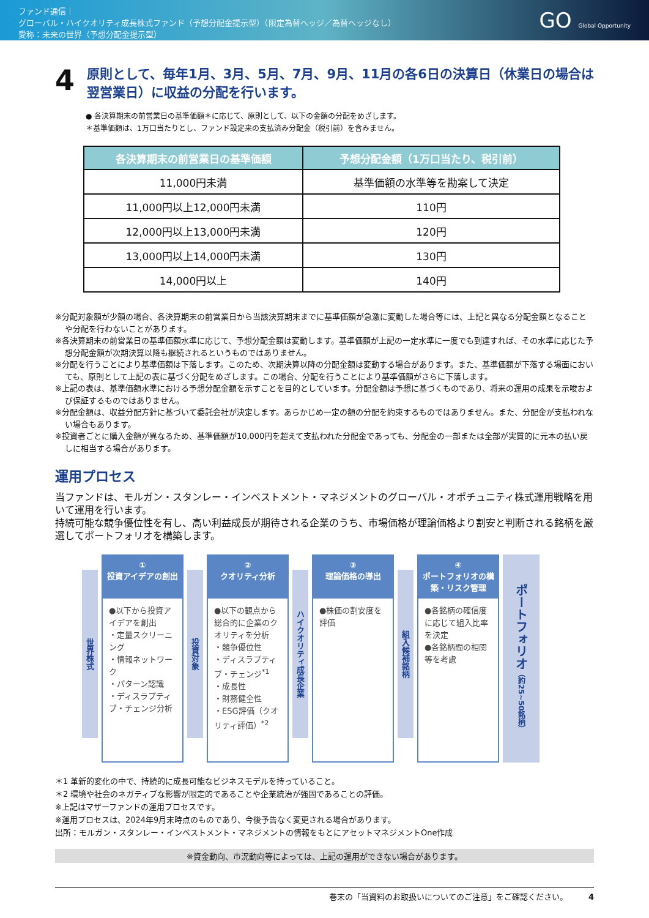ファンド通信｜
グローバル・ハイクオリティ成長株式ファンド（予想分配金提示型）（限定為替ヘッジ／為替ヘッジなし）
愛称：未来の世界（予想分配金提示型）
GO Global Opportunity
4 原則として、毎年1月、3月、5月、7月、9月、11月の各6日の決算日（休業日の場合は翌営業日）に収益の分配を行います。
● 各決算期末の前営業日の基準価額＊に応じて、原則として、以下の金額の分配をめざします。
＊基準価額は、1万口当たりとし、ファンド設定来の支払済み分配金（税引前）を含みません。
| 各決算期末の前営業日の基準価額 | 予想分配金額（1万口当たり、税引前） |
| --- | --- |
| 11,000円未満 | 基準価額の水準等を勘案して決定 |
| 11,000円以上12,000円未満 | 110円 |
| 12,000円以上13,000円未満 | 120円 |
| 13,000円以上14,000円未満 | 130円 |
| 14,000円以上 | 140円 |
※分配対象額が少額の場合、各決算期末の前営業日から当該決算期末までに基準価額が急激に変動した場合等には、上記と異なる分配金額となることや分配を行わないことがあります。
※各決算期末の前営業日の基準価額水準に応じて、予想分配金額は変動します。基準価額が上記の一定水準に一度でも到達すれば、その水準に応じた予想分配金額が次期決算以降も継続されるというものではありません。
※分配を行うことにより基準価額は下落します。このため、次期決算以降の分配金額は変動する場合があります。また、基準価額が下落する場面においても、原則として上記の表に基づく分配をめざします。この場合、分配を行うことにより基準価額がさらに下落します。
※上記の表は、基準価額水準における予想分配金額を示すことを目的としています。分配金額は予想に基づくものであり、将来の運用の成果を示唆および保証するものではありません。
※分配金額は、収益分配方針に基づいて委託会社が決定します。あらかじめ一定の額の分配を約束するものではありません。また、分配金が支払われない場合もあります。
※投資者ごとに購入金額が異なるため、基準価額が10,000円を超えて支払われた分配金であっても、分配金の一部または全部が実質的に元本の払い戻しに相当する場合があります。
運用プロセス
当ファンドは、モルガン・スタンレー・インベストメント・マネジメントのグローバル・オポチュニティ株式運用戦略を用いて運用を行います。
持続可能な競争優位性を有し、高い利益成長が期待される企業のうち、市場価格が理論価格より割安と判断される銘柄を厳選してポートフォリオを構築します。
世界株式
①
投資アイデアの創出
●以下から投資アイデアを創出
・定量スクリーニング
・情報ネットワーク
・パターン認識
・ディスラプティブ・チェンジ分析
投資対象
②
クオリティ分析
●以下の観点から総合的に企業のクオリティを分析
・競争優位性
・ディスラプティブ・チェンジ<sup>*1</sup>
・成長性
・財務健全性
・ESG評価（クオリティ評価）<sup>*2</sup>
ハイクオリティ成長企業
③
理論価格の導出
●株価の割安度を評価
組入候補銘柄
④
ポートフォリオの構築・リスク管理
●各銘柄の確信度に応じて組入比率を決定
●各銘柄間の相関等を考慮
ポートフォリオ （約25~50銘柄）
＊1 革新的変化の中で、持続的に成長可能なビジネスモデルを持っていること。
＊2 環境や社会のネガティブな影響が限定的であることや企業統治が強固であることの評価。
※上記はマザーファンドの運用プロセスです。
※運用プロセスは、2024年9月末時点のものであり、今後予告なく変更される場合があります。
出所：モルガン・スタンレー・インベストメント・マネジメントの情報をもとにアセットマネジメントOne作成
※資金動向、市況動向等によっては、上記の運用ができない場合があります。
巻末の「当資料のお取扱いについてのご注意」をご確認ください。 4